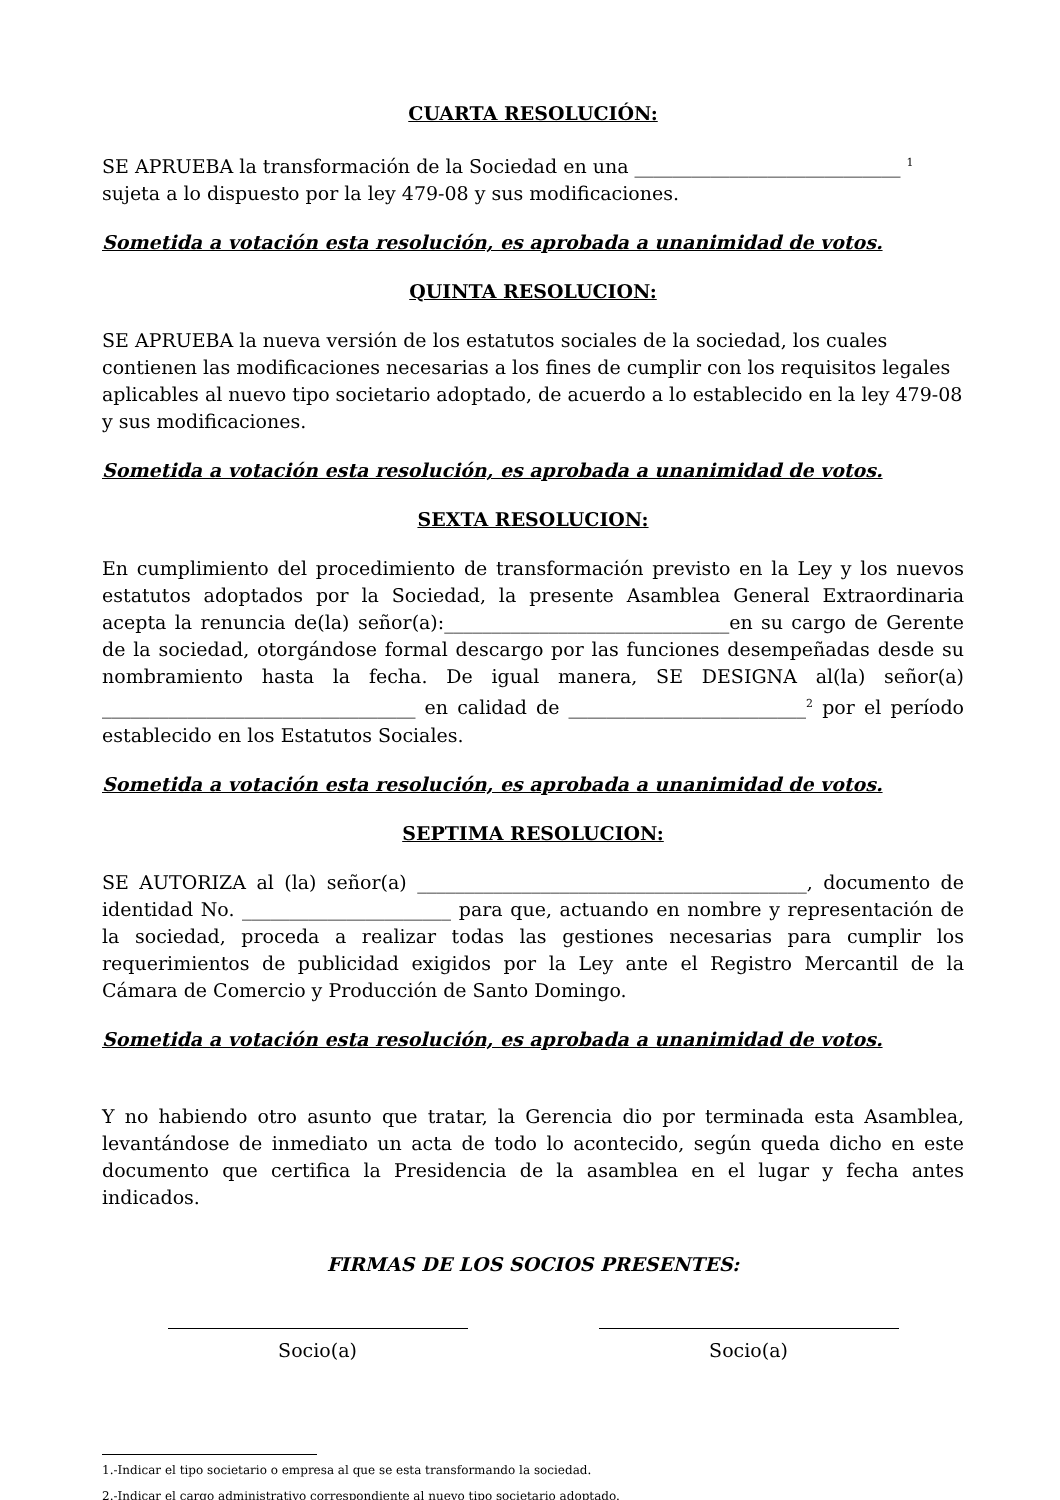CUARTA RESOLUCIÓN:
SE APRUEBA la transformación de la Sociedad en una ____________________________ <sup>1</sup> sujeta a lo dispuesto por la ley 479-08 y sus modificaciones.
Sometida a votación esta resolución, es aprobada a unanimidad de votos.
QUINTA RESOLUCION:
SE APRUEBA la nueva versión de los estatutos sociales de la sociedad, los cuales contienen las modificaciones necesarias a los fines de cumplir con los requisitos legales aplicables al nuevo tipo societario adoptado, de acuerdo a lo establecido en la ley 479-08 y sus modificaciones.
Sometida a votación esta resolución, es aprobada a unanimidad de votos.
SEXTA RESOLUCION:
En cumplimiento del procedimiento de transformación previsto en la Ley y los nuevos estatutos adoptados por la Sociedad, la presente Asamblea General Extraordinaria acepta la renuncia de(la) señor(a):______________________________en su cargo de Gerente de la sociedad, otorgándose formal descargo por las funciones desempeñadas desde su nombramiento hasta la fecha. De igual manera, SE DESIGNA al(la) señor(a) _________________________________ en calidad de _________________________<sup>2</sup> por el período establecido en los Estatutos Sociales.
Sometida a votación esta resolución, es aprobada a unanimidad de votos.
SEPTIMA RESOLUCION:
SE AUTORIZA al (la) señor(a) _________________________________________, documento de identidad No. ______________________ para que, actuando en nombre y representación de la sociedad, proceda a realizar todas las gestiones necesarias para cumplir los requerimientos de publicidad exigidos por la Ley ante el Registro Mercantil de la Cámara de Comercio y Producción de Santo Domingo.
Sometida a votación esta resolución, es aprobada a unanimidad de votos.
Y no habiendo otro asunto que tratar, la Gerencia dio por terminada esta Asamblea, levantándose de inmediato un acta de todo lo acontecido, según queda dicho en este documento que certifica la Presidencia de la asamblea en el lugar y fecha antes indicados.
FIRMAS DE LOS SOCIOS PRESENTES:
Socio(a) Socio(a)
1.-Indicar el tipo societario o empresa al que se esta transformando la sociedad.
2.-Indicar el cargo administrativo correspondiente al nuevo tipo societario adoptado.